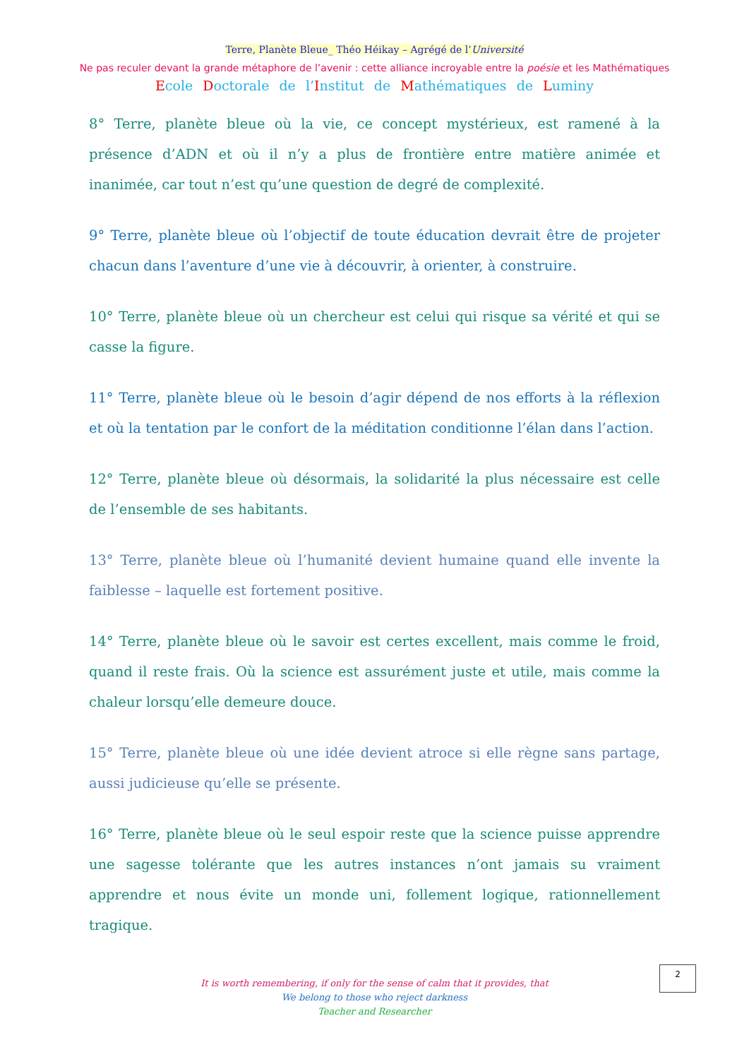Terre, Planète Bleue_ Théo Héikay – Agrégé de l’Université
Ne pas reculer devant la grande métaphore de l’avenir : cette alliance incroyable entre la poésie et les Mathématiques
Ecole Doctorale de l’Institut de Mathématiques de Luminy
8° Terre, planète bleue où la vie, ce concept mystérieux, est ramené à la présence d’ADN et où il n’y a plus de frontière entre matière animée et inanimée, car tout n’est qu’une question de degré de complexité.
9° Terre, planète bleue où l’objectif de toute éducation devrait être de projeter chacun dans l’aventure d’une vie à découvrir, à orienter, à construire.
10° Terre, planète bleue où un chercheur est celui qui risque sa vérité et qui se casse la figure.
11° Terre, planète bleue où le besoin d’agir dépend de nos efforts à la réflexion et où la tentation par le confort de la méditation conditionne l’élan dans l’action.
12° Terre, planète bleue où désormais, la solidarité la plus nécessaire est celle de l’ensemble de ses habitants.
13° Terre, planète bleue où l’humanité devient humaine quand elle invente la faiblesse – laquelle est fortement positive.
14° Terre, planète bleue où le savoir est certes excellent, mais comme le froid, quand il reste frais. Où la science est assurément juste et utile, mais comme la chaleur lorsqu’elle demeure douce.
15° Terre, planète bleue où une idée devient atroce si elle règne sans partage, aussi judicieuse qu’elle se présente.
16° Terre, planète bleue où le seul espoir reste que la science puisse apprendre une sagesse tolérante que les autres instances n’ont jamais su vraiment apprendre et nous évite un monde uni, follement logique, rationnellement tragique.
2
It is worth remembering, if only for the sense of calm that it provides, that
We belong to those who reject darkness
Teacher and Researcher